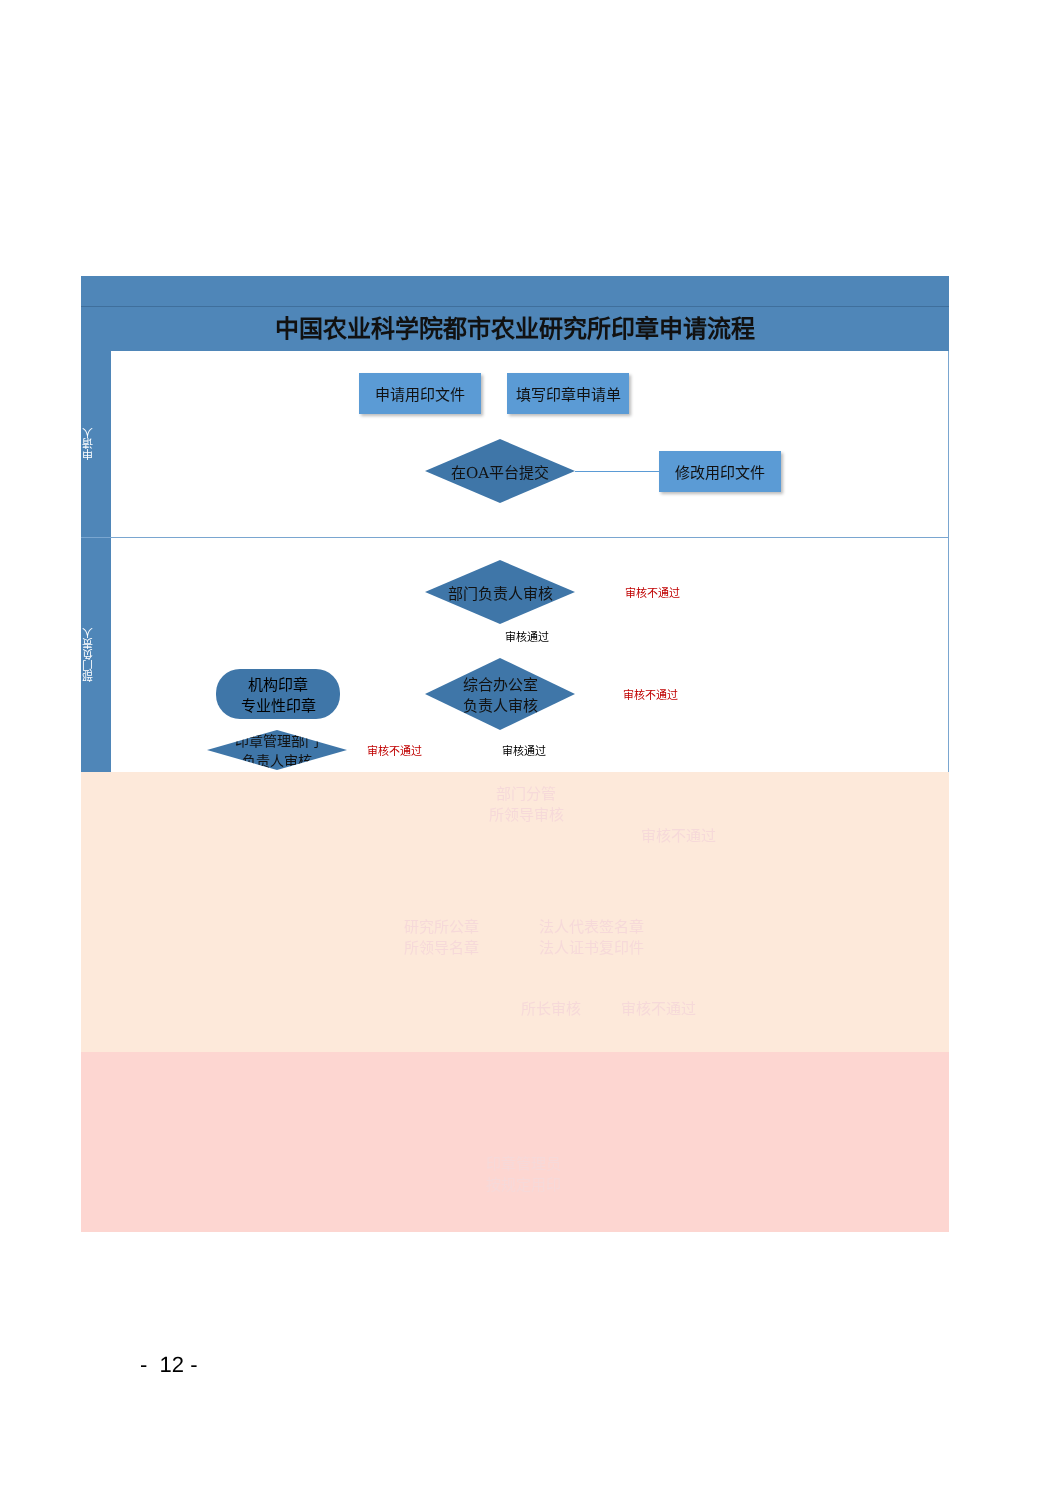中国农业科学院都市农业研究所印章申请流程
申请人
申请用印文件 填写印章申请单
在OA平台提交
修改用印文件
部门负责人
部门负责人审核
审核不通过
审核通过
机构印章
专业性印章
综合办公室
负责人审核
审核不通过
印章管理部门
负责人审核
审核不通过 审核通过
部门分管
所领导审核
审核不通过
研究所公章
所领导名章
法人代表签名章
法人证书复印件
所长审核 审核不通过
印章管理员
按规定用印
- 12 -